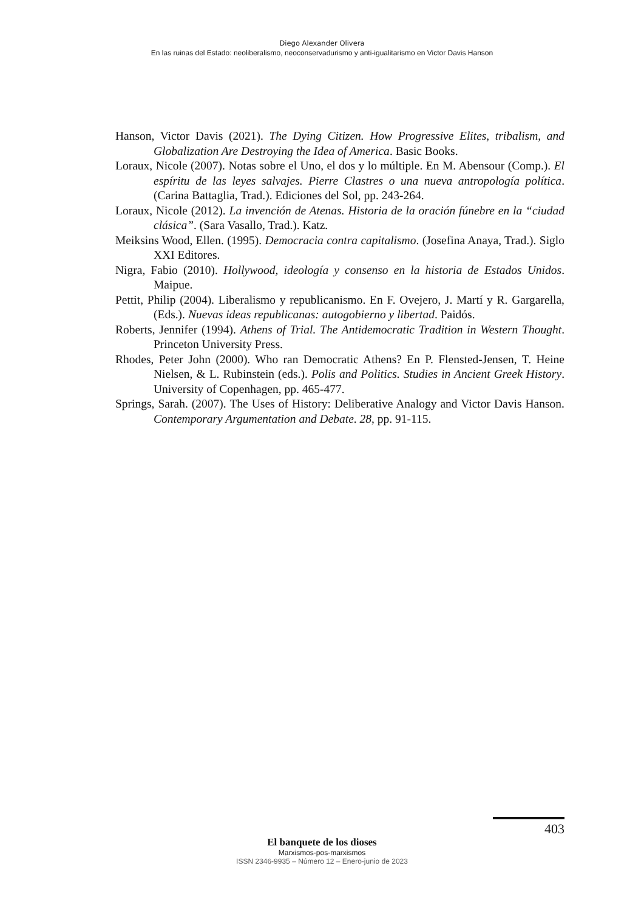Diego Alexander Olivera
En las ruinas del Estado: neoliberalismo, neoconservadurismo y anti-igualitarismo en Victor Davis Hanson
Hanson, Victor Davis (2021). The Dying Citizen. How Progressive Elites, tribalism, and Globalization Are Destroying the Idea of America. Basic Books.
Loraux, Nicole (2007). Notas sobre el Uno, el dos y lo múltiple. En M. Abensour (Comp.). El espíritu de las leyes salvajes. Pierre Clastres o una nueva antropología política. (Carina Battaglia, Trad.). Ediciones del Sol, pp. 243-264.
Loraux, Nicole (2012). La invención de Atenas. Historia de la oración fúnebre en la “ciudad clásica”. (Sara Vasallo, Trad.). Katz.
Meiksins Wood, Ellen. (1995). Democracia contra capitalismo. (Josefina Anaya, Trad.). Siglo XXI Editores.
Nigra, Fabio (2010). Hollywood, ideología y consenso en la historia de Estados Unidos. Maipue.
Pettit, Philip (2004). Liberalismo y republicanismo. En F. Ovejero, J. Martí y R. Gargarella, (Eds.). Nuevas ideas republicanas: autogobierno y libertad. Paidós.
Roberts, Jennifer (1994). Athens of Trial. The Antidemocratic Tradition in Western Thought. Princeton University Press.
Rhodes, Peter John (2000). Who ran Democratic Athens? En P. Flensted-Jensen, T. Heine Nielsen, & L. Rubinstein (eds.). Polis and Politics. Studies in Ancient Greek History. University of Copenhagen, pp. 465-477.
Springs, Sarah. (2007). The Uses of History: Deliberative Analogy and Victor Davis Hanson. Contemporary Argumentation and Debate. 28, pp. 91-115.
403
El banquete de los dioses
Marxismos-pos-marxismos
ISSN 2346-9935 – Número 12 – Enero-junio de 2023